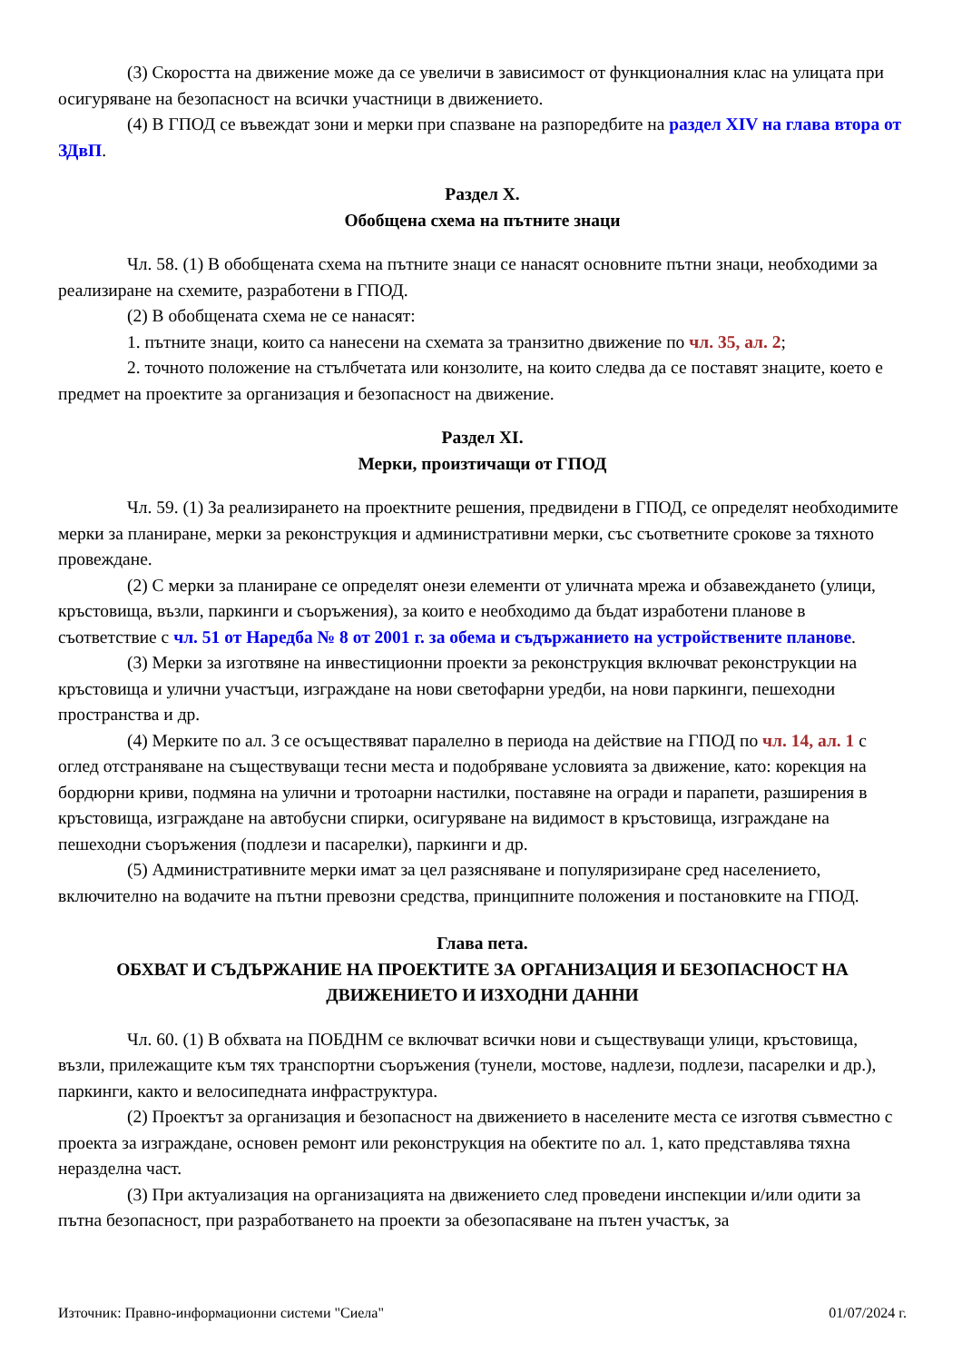(3) Скоростта на движение може да се увеличи в зависимост от функционалния клас на улицата при осигуряване на безопасност на всички участници в движението.
(4) В ГПОД се въвеждат зони и мерки при спазване на разпоредбите на раздел XIV на глава втора от ЗДвП.
Раздел X.
Обобщена схема на пътните знаци
Чл. 58. (1) В обобщената схема на пътните знаци се нанасят основните пътни знаци, необходими за реализиране на схемите, разработени в ГПОД.
(2) В обобщената схема не се нанасят:
1. пътните знаци, които са нанесени на схемата за транзитно движение по чл. 35, ал. 2;
2. точното положение на стълбчетата или конзолите, на които следва да се поставят знаците, което е предмет на проектите за организация и безопасност на движение.
Раздел XI.
Мерки, произтичащи от ГПОД
Чл. 59. (1) За реализирането на проектните решения, предвидени в ГПОД, се определят необходимите мерки за планиране, мерки за реконструкция и административни мерки, със съответните срокове за тяхното провеждане.
(2) С мерки за планиране се определят онези елементи от уличната мрежа и обзавеждането (улици, кръстовища, възли, паркинги и съоръжения), за които е необходимо да бъдат изработени планове в съответствие с чл. 51 от Наредба № 8 от 2001 г. за обема и съдържанието на устройствените планове.
(3) Мерки за изготвяне на инвестиционни проекти за реконструкция включват реконструкции на кръстовища и улични участъци, изграждане на нови светофарни уредби, на нови паркинги, пешеходни пространства и др.
(4) Мерките по ал. 3 се осъществяват паралелно в периода на действие на ГПОД по чл. 14, ал. 1 с оглед отстраняване на съществуващи тесни места и подобряване условията за движение, като: корекция на бордюрни криви, подмяна на улични и тротоарни настилки, поставяне на огради и парапети, разширения в кръстовища, изграждане на автобусни спирки, осигуряване на видимост в кръстовища, изграждане на пешеходни съоръжения (подлези и пасарелки), паркинги и др.
(5) Административните мерки имат за цел разясняване и популяризиране сред населението, включително на водачите на пътни превозни средства, принципните положения и постановките на ГПОД.
Глава пета.
ОБХВАТ И СЪДЪРЖАНИЕ НА ПРОЕКТИТЕ ЗА ОРГАНИЗАЦИЯ И БЕЗОПАСНОСТ НА ДВИЖЕНИЕТО И ИЗХОДНИ ДАННИ
Чл. 60. (1) В обхвата на ПОБДНМ се включват всички нови и съществуващи улици, кръстовища, възли, прилежащите към тях транспортни съоръжения (тунели, мостове, надлези, подлези, пасарелки и др.), паркинги, както и велосипедната инфраструктура.
(2) Проектът за организация и безопасност на движението в населените места се изготвя съвместно с проекта за изграждане, основен ремонт или реконструкция на обектите по ал. 1, като представлява тяхна неразделна част.
(3) При актуализация на организацията на движението след проведени инспекции и/или одити за пътна безопасност, при разработването на проекти за обезопасяване на пътен участък, за
Източник: Правно-информационни системи "Сиела" 01/07/2024 г.